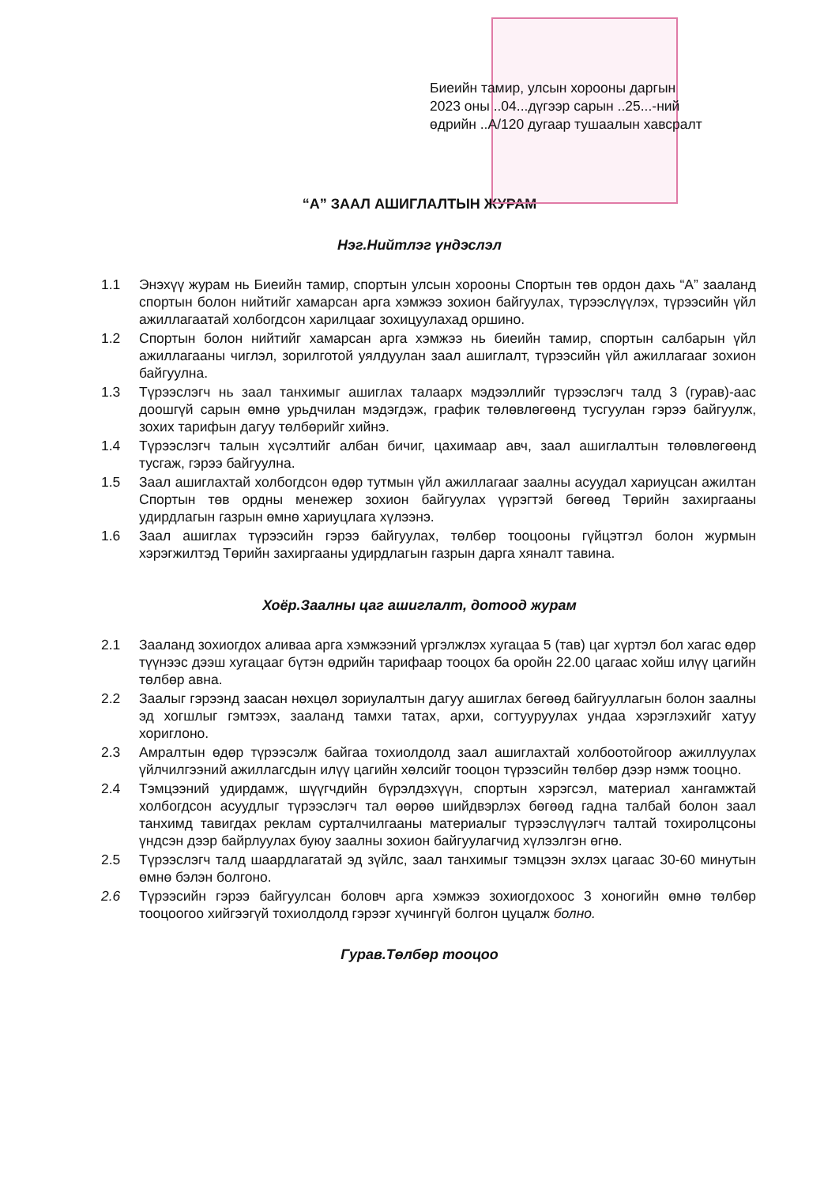Биеийн тамир, улсын хорооны даргын
2023 оны ..04...дүгээр сарын ..25...-ний
өдрийн ..А/120 дугаар тушаалын хавсралт
“А” ЗААЛ АШИГЛАЛТЫН ЖУРАМ
Нэг.Нийтлэг үндэслэл
1.1 Энэхүү журам нь Биеийн тамир, спортын улсын хорооны Спортын төв ордон дахь “А” зааланд спортын болон нийтийг хамарсан арга хэмжээ зохион байгуулах, түрээслүүлэх, түрээсийн үйл ажиллагаатай холбогдсон харилцааг зохицуулахад оршино.
1.2 Спортын болон нийтийг хамарсан арга хэмжээ нь биеийн тамир, спортын салбарын үйл ажиллагааны чиглэл, зорилготой уялдуулан заал ашиглалт, түрээсийн үйл ажиллагааг зохион байгуулна.
1.3 Түрээслэгч нь заал танхимыг ашиглах талаарх мэдээллийг түрээслэгч талд 3 (гурав)-аас доошгүй сарын өмнө урьдчилан мэдэгдэж, график төлөвлөгөөнд тусгуулан гэрээ байгуулж, зохих тарифын дагуу төлбөрийг хийнэ.
1.4 Түрээслэгч талын хүсэлтийг албан бичиг, цахимаар авч, заал ашиглалтын төлөвлөгөөнд тусгаж, гэрээ байгуулна.
1.5 Заал ашиглахтай холбогдсон өдөр тутмын үйл ажиллагааг заалны асуудал хариуцсан ажилтан Спортын төв ордны менежер зохион байгуулах үүрэгтэй бөгөөд Төрийн захиргааны удирдлагын газрын өмнө хариуцлага хүлээнэ.
1.6 Заал ашиглах түрээсийн гэрээ байгуулах, төлбөр тооцооны гүйцэтгэл болон журмын хэрэгжилтэд Төрийн захиргааны удирдлагын газрын дарга хяналт тавина.
Хоёр.Заалны цаг ашиглалт, дотоод журам
2.1 Зааланд зохиогдох аливаа арга хэмжээний үргэлжлэх хугацаа 5 (тав) цаг хүртэл бол хагас өдөр түүнээс дээш хугацааг бүтэн өдрийн тарифаар тооцох ба оройн 22.00 цагаас хойш илүү цагийн төлбөр авна.
2.2 Заалыг гэрээнд заасан нөхцөл зориулалтын дагуу ашиглах бөгөөд байгууллагын болон заалны эд хогшлыг гэмтээх, зааланд тамхи татах, архи, согтууруулах ундаа хэрэглэхийг хатуу хориглоно.
2.3 Амралтын өдөр түрээсэлж байгаа тохиолдолд заал ашиглахтай холбоотойгоор ажиллуулах үйлчилгээний ажиллагсдын илүү цагийн хөлсийг тооцон түрээсийн төлбөр дээр нэмж тооцно.
2.4 Тэмцээний удирдамж, шүүгчдийн бүрэлдэхүүн, спортын хэрэгсэл, материал хангамжтай холбогдсон асуудлыг түрээслэгч тал өөрөө шийдвэрлэх бөгөөд гадна талбай болон заал танхимд тавигдах реклам сурталчилгааны материалыг түрээслүүлэгч талтай тохиролцсоны үндсэн дээр байрлуулах буюу заалны зохион байгуулагчид хүлээлгэн өгнө.
2.5 Түрээслэгч талд шаардлагатай эд зүйлс, заал танхимыг тэмцээн эхлэх цагаас 30-60 минутын өмнө бэлэн болгоно.
2.6 Түрээсийн гэрээ байгуулсан боловч арга хэмжээ зохиогдохоос 3 хоногийн өмнө төлбөр тооцоогоо хийгээгүй тохиолдолд гэрээг хүчингүй болгон цуцалж болно.
Гурав.Төлбөр тооцоо